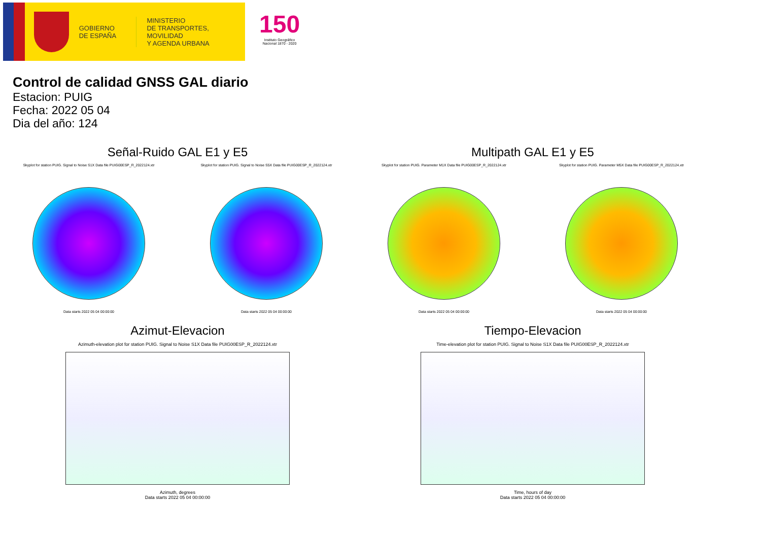GOBIERNO
DE ESPAÑA
MINISTERIO
DE TRANSPORTES, MOVILIDAD
Y AGENDA URBANA
150
Instituto Geográfico
Nacional 1870 - 2020
Control de calidad GNSS GAL diario
Estacion: PUIG
Fecha: 2022 05 04
Dia del año: 124
Señal-Ruido GAL E1 y E5
Skyplot for station PUIG. Signal to Noise S1X Data file PUIG00ESP_R_2022124.xtr
Data starts 2022 05 04 00:00:00
Skyplot for station PUIG. Signal to Noise S5X Data file PUIG00ESP_R_2022124.xtr
Data starts 2022 05 04 00:00:00
Multipath GAL E1 y E5
Skyplot for station PUIG. Parameter M1X Data file PUIG00ESP_R_2022124.xtr
Data starts 2022 05 04 00:00:00
Skyplot for station PUIG. Parameter M5X Data file PUIG00ESP_R_2022124.xtr
Data starts 2022 05 04 00:00:00
Azimut-Elevacion
Azimuth-elevation plot for station PUIG. Signal to Noise S1X Data file PUIG00ESP_R_2022124.xtr
Azimuth, degrees
Data starts 2022 05 04 00:00:00
Tiempo-Elevacion
Time-elevation plot for station PUIG. Signal to Noise S1X Data file PUIG00ESP_R_2022124.xtr
Time, hours of day
Data starts 2022 05 04 00:00:00